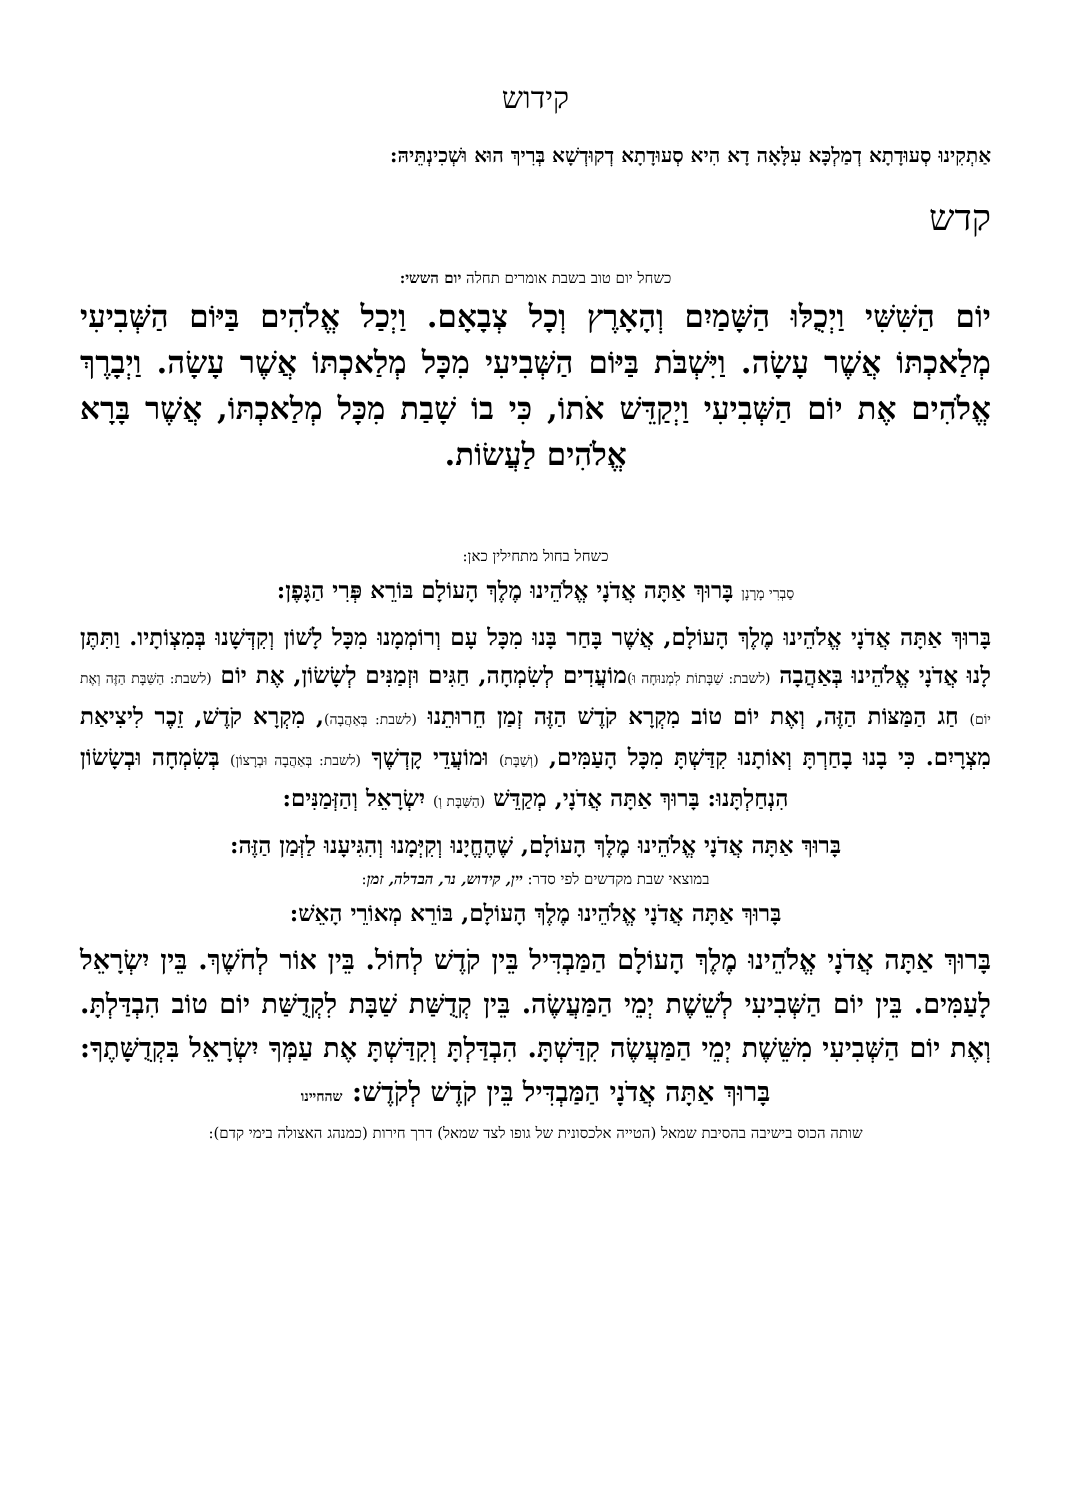קידוש
אַתְקִינוּ סְעוּדָתָא דְמַלְכָּא עִלָּאָה דָא הִיא סְעוּדָתָא דְקוּדְשָׁא בְּרִיךְ הוּא וּשְׁכִינְתֵּיהּ:
קדש
כשחל יום טוב בשבת אומרים תחלה יום הששי:
יוֹם הַשִּׁשִּׁי וַיְכֻלּוּ הַשָּׁמַיִם וְהָאָרֶץ וְכָל צְבָאָם. וַיְכַל אֱלֹהִים בַּיּוֹם הַשְּׁבִיעִי מְלַאכְתּוֹ אֲשֶׁר עָשָׂה. וַיִּשְׁבֹּת בַּיּוֹם הַשְּׁבִיעִי מִכָּל מְלַאכְתּוֹ אֲשֶׁר עָשָׂה. וַיְבָרֶךְ אֱלֹהִים אֶת יוֹם הַשְּׁבִיעִי וַיְקַדֵּשׁ אֹתוֹ, כִּי בוֹ שָׁבַת מִכָּל מְלַאכְתּוֹ, אֲשֶׁר בָּרָא אֱלֹהִים לַעֲשׂוֹת.
כשחל בחול מתחילין כאן:
סַבְרִי מָרָנָן בָּרוּךְ אַתָּה אֲדֹנָי אֱלֹהֵינוּ מֶלֶךְ הָעוֹלָם בּוֹרֵא פְּרִי הַגָּפֶן:
בָּרוּךְ אַתָּה אֲדֹנָי אֱלֹהֵינוּ מֶלֶךְ הָעוֹלָם, אֲשֶׁר בָּחַר בָּנוּ מִכָּל עָם וְרוֹמְמָנוּ מִכָּל לָשׁוֹן וְקִדְּשָׁנוּ בְּמִצְוֹתָיו. וַתִּתֶּן לָנוּ אֲדֹנָי אֱלֹהֵינוּ בְּאַהֲבָה (לשבת: שַׁבָּתוֹת לִמְנוּחָה וּ) מוֹעֲדִים לְשִׂמְחָה, חַגִּים וּזְמַנִּים לְשָׂשׂוֹן, אֶת יוֹם (לשבת: הַשַּׁבָּת הַזֶּה וְאֶת יוֹם) חַג הַמַּצּוֹת הַזֶּה, וְאֶת יוֹם טוֹב מִקְרָא קֹדֶשׁ הַזֶּה זְמַן חֵרוּתֵנוּ (לשבת: בְּאַהֲבָה), מִקְרָא קֹדֶשׁ, זֵכֶר לִיצִיאַת מִצְרָיִם. כִּי בָנוּ בָחַרְתָּ וְאוֹתָנוּ קִדַּשְׁתָּ מִכָּל הָעַמִּים, (וְשַׁבָּת) וּמוֹעֲדֵי קָדְשֶׁךָ (לשבת: בְּאַהֲבָה וּבְרָצוֹן) בְּשִׂמְחָה וּבְשָׂשׂוֹן הִנְחַלְתָּנוּ: בָּרוּךְ אַתָּה אֲדֹנָי, מְקַדֵּשׁ (הַשַּׁבָּת וְ) יִשְׂרָאֵל וְהַזְּמַנִּים:
בָּרוּךְ אַתָּה אֲדֹנָי אֱלֹהֵינוּ מֶלֶךְ הָעוֹלָם, שֶׁהֶחֱיָנוּ וְקִיְּמָנוּ וְהִגִּיעָנוּ לַזְּמַן הַזֶּה:
במוצאי שבת מקדשים לפי סדר: יין, קידוש, נר, הבדלה, זמן:
בָּרוּךְ אַתָּה אֲדֹנָי אֱלֹהֵינוּ מֶלֶךְ הָעוֹלָם, בּוֹרֵא מְאוֹרֵי הָאֵשׁ:
בָּרוּךְ אַתָּה אֲדֹנָי אֱלֹהֵינוּ מֶלֶךְ הָעוֹלָם הַמַּבְדִּיל בֵּין קֹדֶשׁ לְחוֹל. בֵּין אוֹר לְחֹשֶׁךְ. בֵּין יִשְׂרָאֵל לָעַמִּים. בֵּין יוֹם הַשְּׁבִיעִי לְשֵׁשֶׁת יְמֵי הַמַּעֲשֶׂה. בֵּין קְדֻשַּׁת שַׁבָּת לִקְדֻשַּׁת יוֹם טוֹב הִבְדַּלְתָּ. וְאֶת יוֹם הַשְּׁבִיעִי מִשֵּׁשֶׁת יְמֵי הַמַּעֲשֶׂה קִדַּשְׁתָּ. הִבְדַּלְתָּ וְקִדַּשְׁתָּ אֶת עַמְּךָ יִשְׂרָאֵל בִּקְדֻשָּׁתֶךָ: בָּרוּךְ אַתָּה אֲדֹנָי הַמַּבְדִּיל בֵּין קֹדֶשׁ לְקֹדֶשׁ: שהחיינו
שותה הכוס בישיבה בהסיבת שמאל (הטייה אלכסונית של גופו לצד שמאל) דרך חירות (כמנהג האצולה בימי קדם):